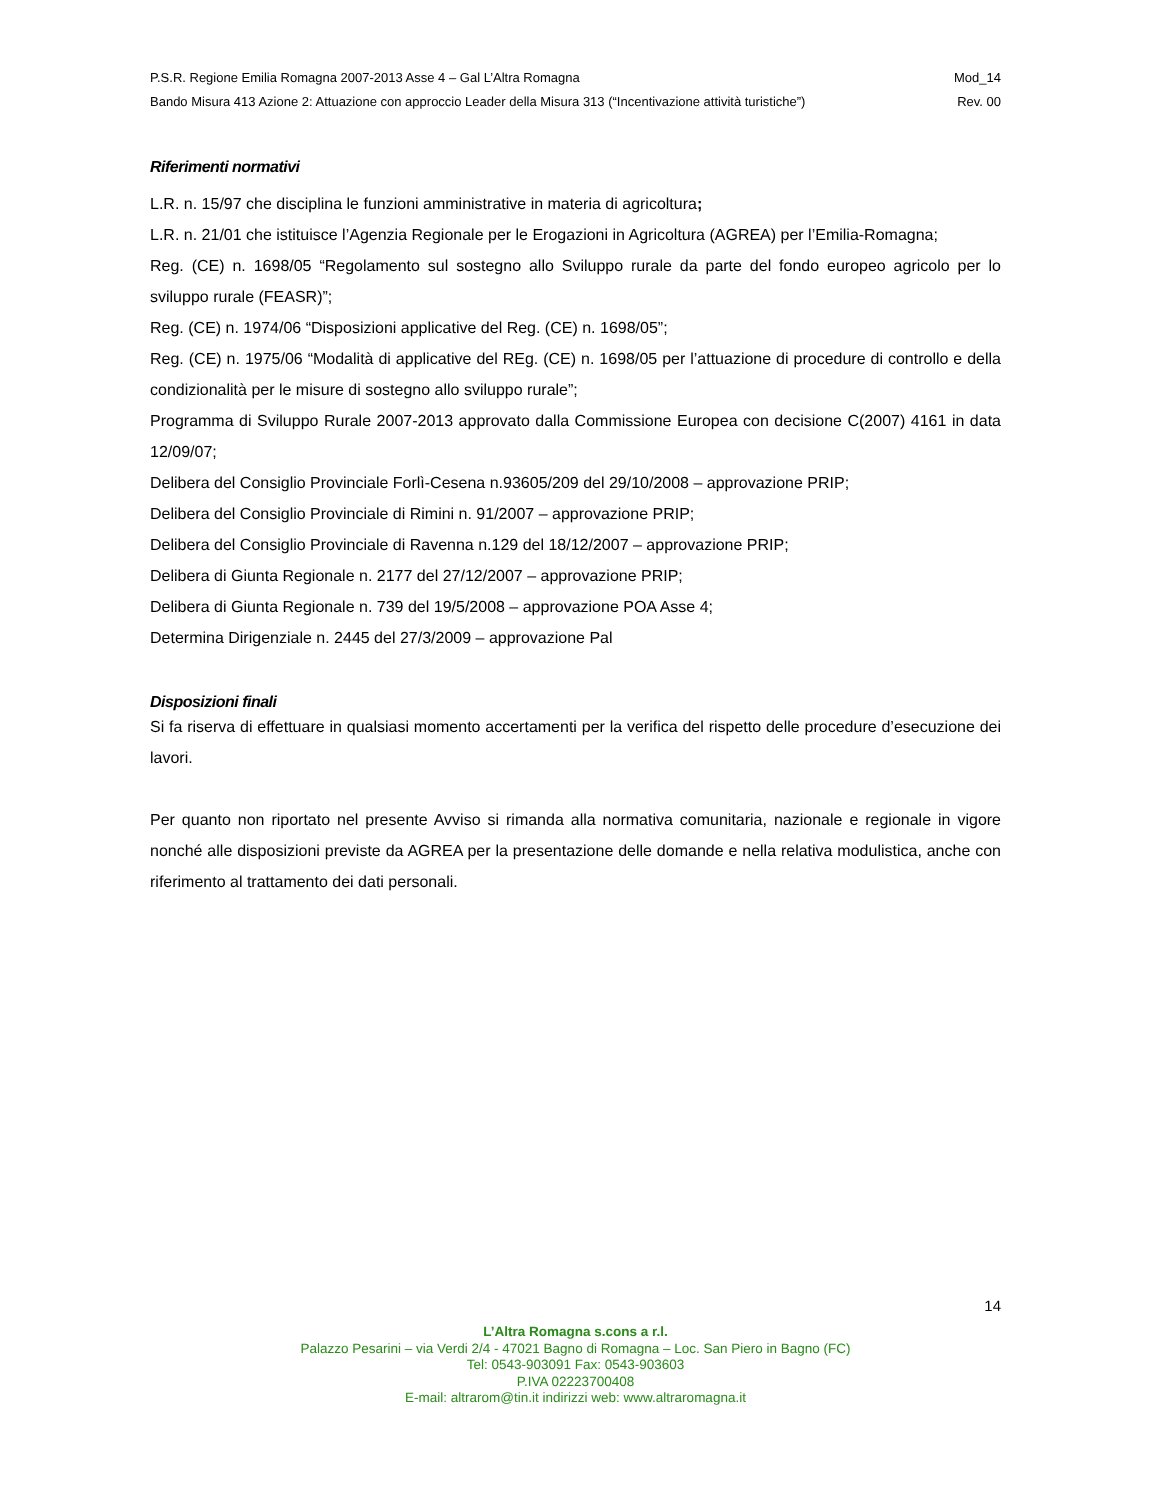P.S.R. Regione Emilia Romagna 2007-2013 Asse 4 – Gal L’Altra Romagna Mod_14
Bando Misura 413 Azione 2: Attuazione con approccio Leader della Misura 313 (“Incentivazione attività turistiche”) Rev. 00
Riferimenti normativi
L.R. n. 15/97 che disciplina le funzioni amministrative in materia di agricoltura;
L.R. n. 21/01 che istituisce l’Agenzia Regionale per le Erogazioni in Agricoltura (AGREA) per l’Emilia-Romagna;
Reg. (CE) n. 1698/05 “Regolamento sul sostegno allo Sviluppo rurale da parte del fondo europeo agricolo per lo sviluppo rurale (FEASR)”;
Reg. (CE) n. 1974/06 “Disposizioni applicative del Reg. (CE) n. 1698/05”;
Reg. (CE) n. 1975/06 “Modalità di applicative del REg. (CE) n. 1698/05 per l’attuazione di procedure di controllo e della condizionalità per le misure di sostegno allo sviluppo rurale”;
Programma di Sviluppo Rurale 2007-2013 approvato dalla Commissione Europea con decisione C(2007) 4161 in data 12/09/07;
Delibera del Consiglio Provinciale Forlì-Cesena n.93605/209 del 29/10/2008 – approvazione PRIP;
Delibera del Consiglio Provinciale di Rimini n. 91/2007 – approvazione PRIP;
Delibera del Consiglio Provinciale di Ravenna n.129 del 18/12/2007 – approvazione PRIP;
Delibera di Giunta Regionale n. 2177 del 27/12/2007 – approvazione PRIP;
Delibera di Giunta Regionale n. 739 del 19/5/2008 – approvazione POA Asse 4;
Determina Dirigenziale n. 2445 del 27/3/2009 – approvazione Pal
Disposizioni finali
Si fa riserva di effettuare in qualsiasi momento accertamenti per la verifica del rispetto delle procedure d’esecuzione dei lavori.
Per quanto non riportato nel presente Avviso si rimanda alla normativa comunitaria, nazionale e regionale in vigore nonché alle disposizioni previste da AGREA per la presentazione delle domande e nella relativa modulistica, anche con riferimento al trattamento dei dati personali.
14
L’Altra Romagna s.cons a r.l.
Palazzo Pesarini – via Verdi 2/4 - 47021 Bagno di Romagna – Loc. San Piero in Bagno (FC)
Tel: 0543-903091 Fax: 0543-903603
P.IVA 02223700408
E-mail: altrarom@tin.it indirizzi web: www.altraromagna.it